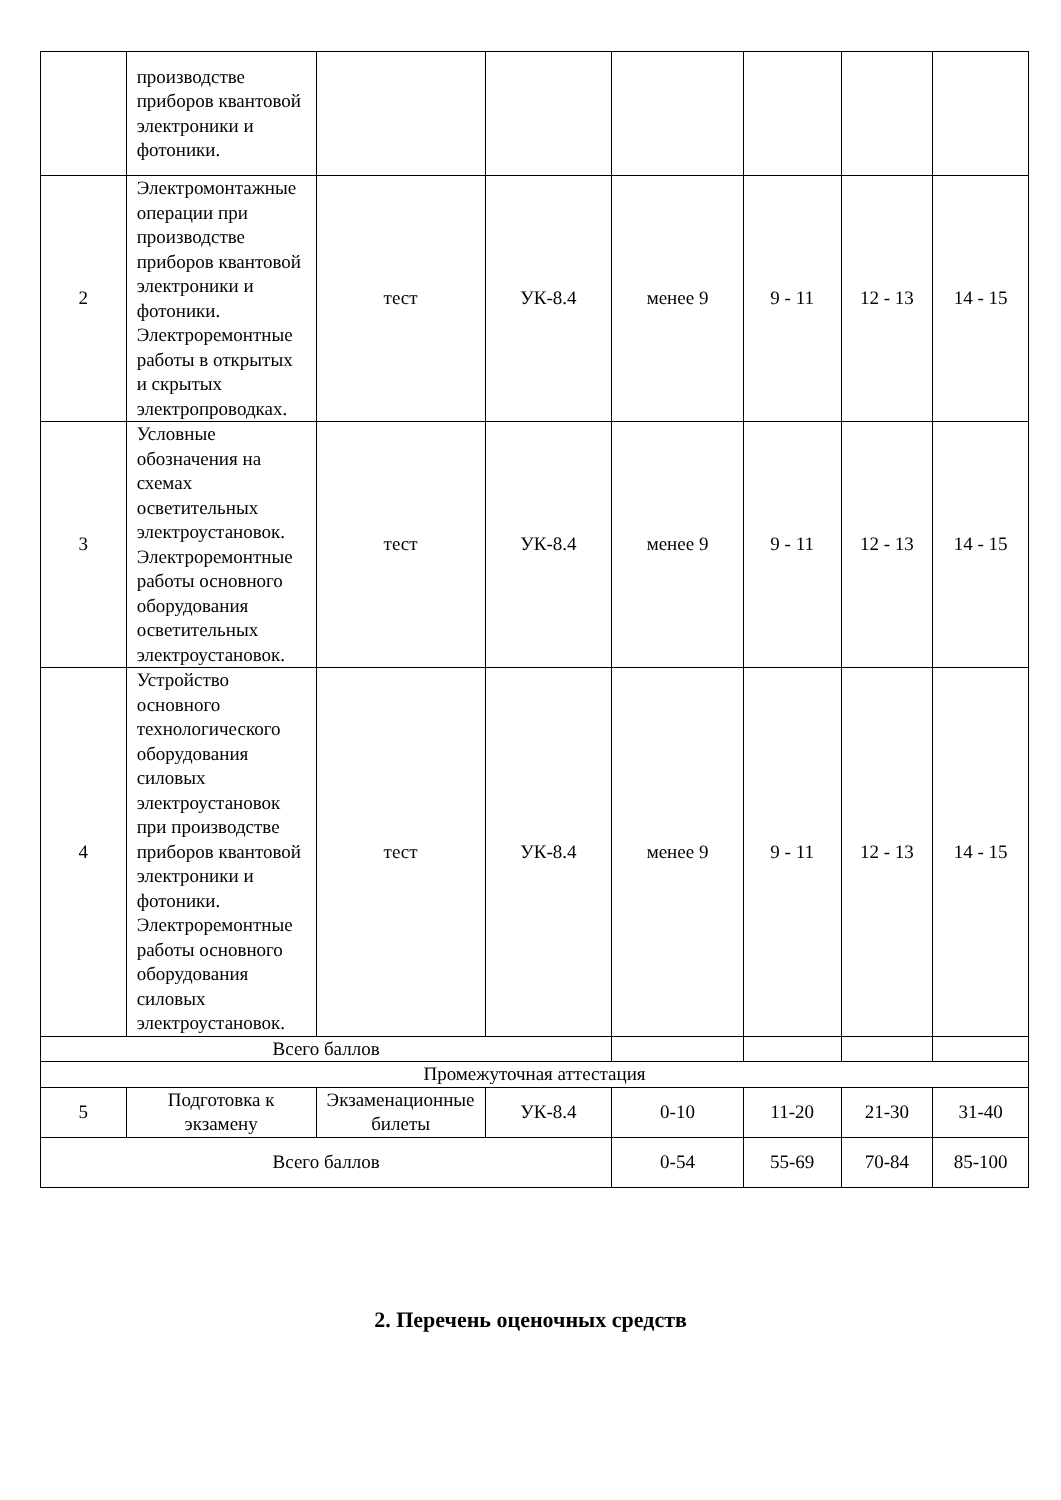| | производстве приборов квантовой электроники и фотоники. | | | | | | |
| 2 | Электромонтажные операции при производстве приборов квантовой электроники и фотоники. Электроремонтные работы в открытых и скрытых электропроводках. | тест | УК-8.4 | менее 9 | 9 - 11 | 12 - 13 | 14 - 15 |
| 3 | Условные обозначения на схемах осветительных электроустановок. Электроремонтные работы основного оборудования осветительных электроустановок. | тест | УК-8.4 | менее 9 | 9 - 11 | 12 - 13 | 14 - 15 |
| 4 | Устройство основного технологического оборудования силовых электроустановок при производстве приборов квантовой электроники и фотоники. Электроремонтные работы основного оборудования силовых электроустановок. | тест | УК-8.4 | менее 9 | 9 - 11 | 12 - 13 | 14 - 15 |
| Всего баллов | | | | | | | |
| Промежуточная аттестация | | | | | | | |
| 5 | Подготовка к экзамену | Экзаменационные билеты | УК-8.4 | 0-10 | 11-20 | 21-30 | 31-40 |
| Всего баллов | | | | 0-54 | 55-69 | 70-84 | 85-100 |
2. Перечень оценочных средств